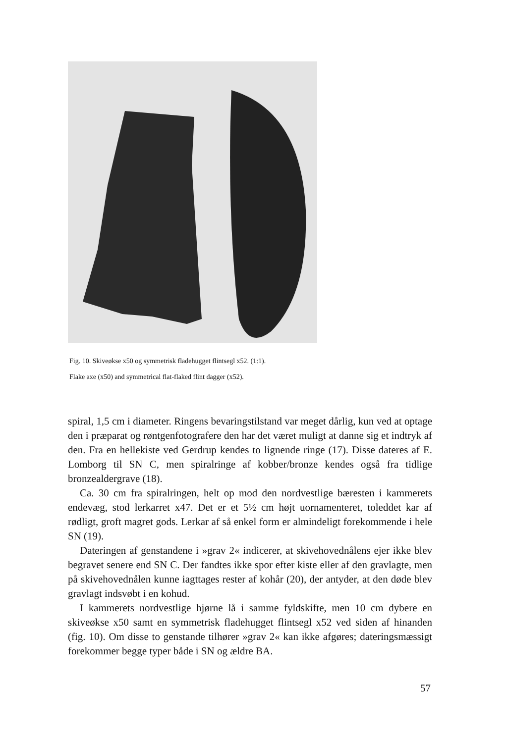Fig. 10. Skiveøkse x50 og symmetrisk fladehugget flintsegl x52. (1:1).
Flake axe (x50) and symmetrical flat-flaked flint dagger (x52).
spiral, 1,5 cm i diameter. Ringens bevaringstilstand var meget dårlig, kun ved at optage den i præparat og røntgenfotografere den har det været muligt at danne sig et indtryk af den. Fra en hellekiste ved Gerdrup kendes to lignende ringe (17). Disse dateres af E. Lomborg til SN C, men spiralringe af kobber/bronze kendes også fra tidlige bronzealdergrave (18).
Ca. 30 cm fra spiralringen, helt op mod den nordvestlige bæresten i kammerets endevæg, stod lerkarret x47. Det er et 5½ cm højt uornamenteret, toleddet kar af rødligt, groft magret gods. Lerkar af så enkel form er almindeligt forekommende i hele SN (19).
Dateringen af genstandene i »grav 2« indicerer, at skivehovednålens ejer ikke blev begravet senere end SN C. Der fandtes ikke spor efter kiste eller af den gravlagte, men på skivehovednålen kunne iagttages rester af kohår (20), der antyder, at den døde blev gravlagt indsvøbt i en kohud.
I kammerets nordvestlige hjørne lå i samme fyldskifte, men 10 cm dybere en skiveøkse x50 samt en symmetrisk fladehugget flintsegl x52 ved siden af hinanden (fig. 10). Om disse to genstande tilhører »grav 2« kan ikke afgøres; dateringsmæssigt forekommer begge typer både i SN og ældre BA.
57